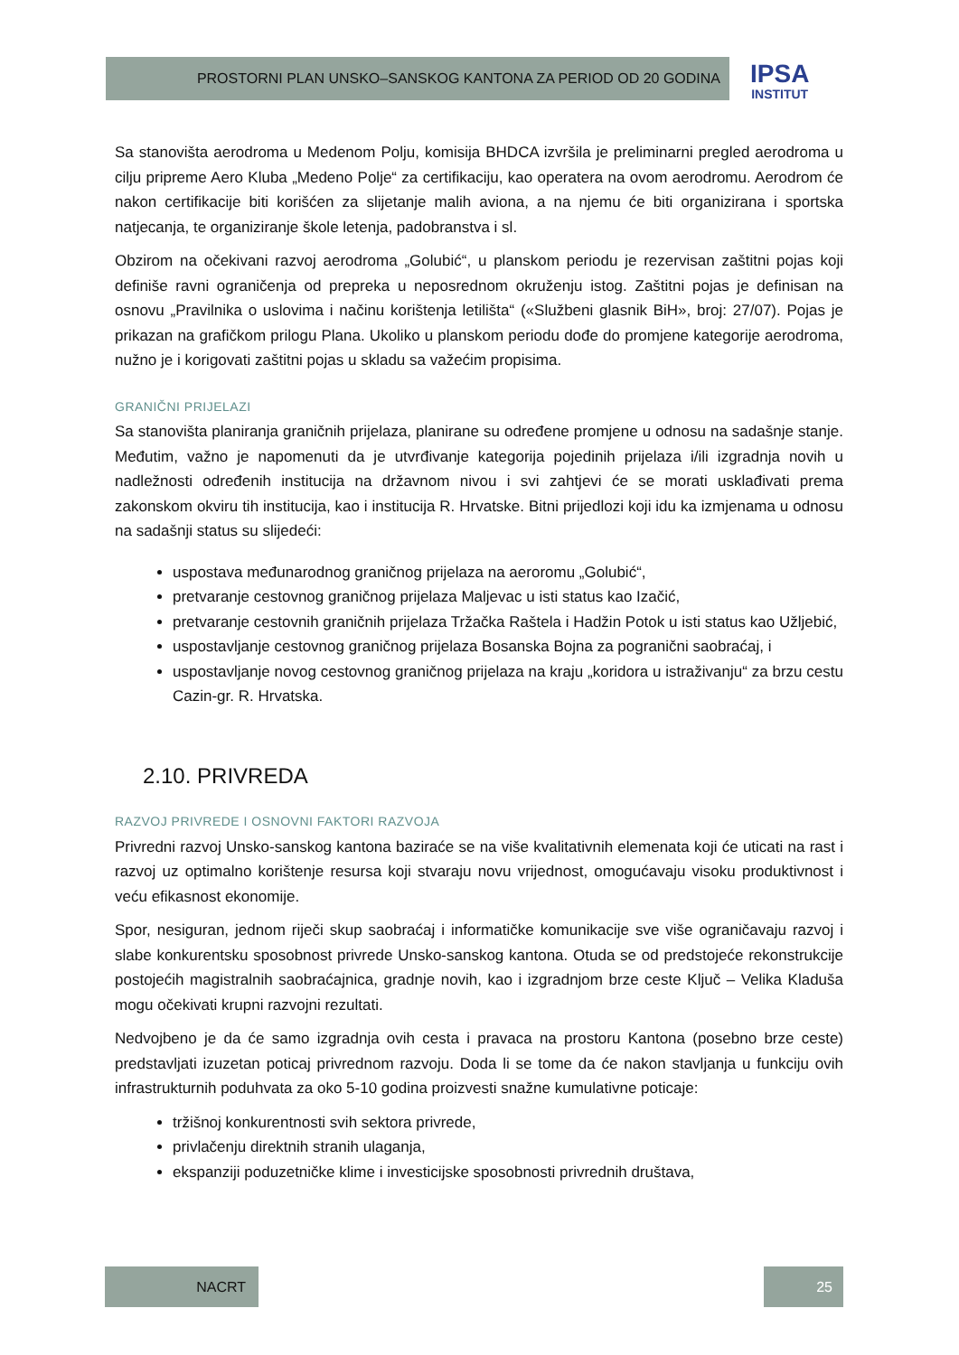PROSTORNI PLAN UNSKO–SANSKOG KANTONA ZA PERIOD OD 20 GODINA
IPSA
INSTITUT
Sa stanovišta aerodroma u Medenom Polju, komisija BHDCA izvršila je preliminarni pregled aerodroma u cilju pripreme Aero Kluba „Medeno Polje“ za certifikaciju, kao operatera na ovom aerodromu. Aerodrom će nakon certifikacije biti korišćen za slijetanje malih aviona, a na njemu će biti organizirana i sportska natjecanja, te organiziranje škole letenja, padobranstva i sl.
Obzirom na očekivani razvoj aerodroma „Golubić“, u planskom periodu je rezervisan zaštitni pojas koji definiše ravni ograničenja od prepreka u neposrednom okruženju istog. Zaštitni pojas je definisan na osnovu „Pravilnika o uslovima i načinu korištenja letilišta“ («Službeni glasnik BiH», broj: 27/07). Pojas je prikazan na grafičkom prilogu Plana. Ukoliko u planskom periodu dođe do promjene kategorije aerodroma, nužno je i korigovati zaštitni pojas u skladu sa važećim propisima.
GRANIČNI PRIJELAZI
Sa stanovišta planiranja graničnih prijelaza, planirane su određene promjene u odnosu na sadašnje stanje. Međutim, važno je napomenuti da je utvrđivanje kategorija pojedinih prijelaza i/ili izgradnja novih u nadležnosti određenih institucija na državnom nivou i svi zahtjevi će se morati usklađivati prema zakonskom okviru tih institucija, kao i institucija R. Hrvatske. Bitni prijedlozi koji idu ka izmjenama u odnosu na sadašnji status su slijedeći:
uspostava međunarodnog graničnog prijelaza na aeroromu „Golubić“,
pretvaranje cestovnog graničnog prijelaza Maljevac u isti status kao Izačić,
pretvaranje cestovnih graničnih prijelaza Tržačka Raštela i Hadžin Potok u isti status kao Užljebić,
uspostavljanje cestovnog graničnog prijelaza Bosanska Bojna za pogranični saobraćaj, i
uspostavljanje novog cestovnog graničnog prijelaza na kraju „koridora u istraživanju“ za brzu cestu Cazin-gr. R. Hrvatska.
2.10. PRIVREDA
RAZVOJ PRIVREDE I OSNOVNI FAKTORI RAZVOJA
Privredni razvoj Unsko-sanskog kantona baziraće se na više kvalitativnih elemenata koji će uticati na rast i razvoj uz optimalno korištenje resursa koji stvaraju novu vrijednost, omogućavaju visoku produktivnost i veću efikasnost ekonomije.
Spor, nesiguran, jednom riječi skup saobraćaj i informatičke komunikacije sve više ograničavaju razvoj i slabe konkurentsku sposobnost privrede Unsko-sanskog kantona. Otuda se od predstojeće rekonstrukcije postojećih magistralnih saobraćajnica, gradnje novih, kao i izgradnjom brze ceste Ključ – Velika Kladuša mogu očekivati krupni razvojni rezultati.
Nedvojbeno je da će samo izgradnja ovih cesta i pravaca na prostoru Kantona (posebno brze ceste) predstavljati izuzetan poticaj privrednom razvoju. Doda li se tome da će nakon stavljanja u funkciju ovih infrastrukturnih poduhvata za oko 5-10 godina proizvesti snažne kumulativne poticaje:
tržišnoj konkurentnosti svih sektora privrede,
privlačenju direktnih stranih ulaganja,
ekspanziji poduzetničke klime i investicijske sposobnosti privrednih društava,
NACRT 25